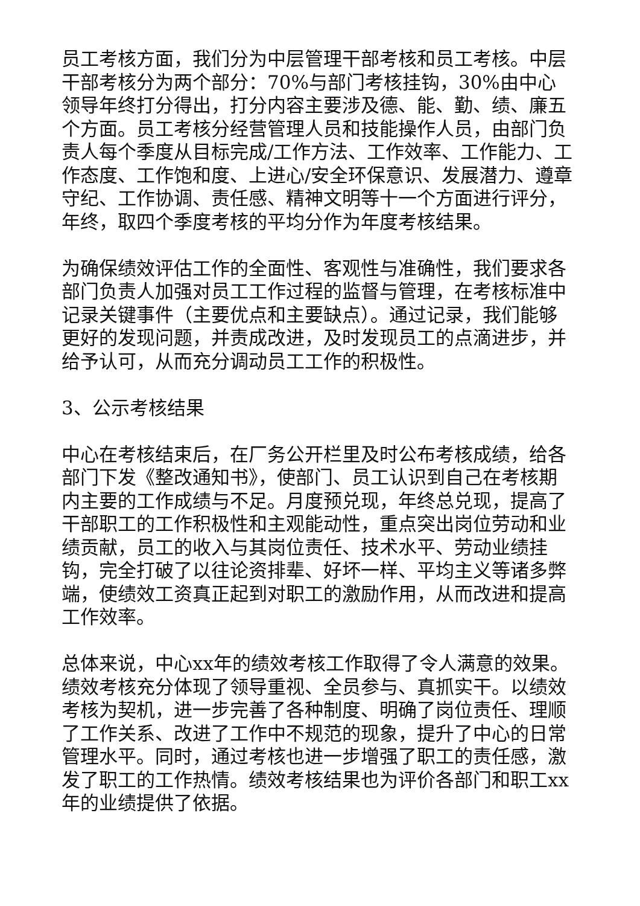员工考核方面，我们分为中层管理干部考核和员工考核。中层干部考核分为两个部分：70%与部门考核挂钩，30%由中心领导年终打分得出，打分内容主要涉及德、能、勤、绩、廉五个方面。员工考核分经营管理人员和技能操作人员，由部门负责人每个季度从目标完成/工作方法、工作效率、工作能力、工作态度、工作饱和度、上进心/安全环保意识、发展潜力、遵章守纪、工作协调、责任感、精神文明等十一个方面进行评分，年终，取四个季度考核的平均分作为年度考核结果。
为确保绩效评估工作的全面性、客观性与准确性，我们要求各部门负责人加强对员工工作过程的监督与管理，在考核标准中记录关键事件（主要优点和主要缺点）。通过记录，我们能够更好的发现问题，并责成改进，及时发现员工的点滴进步，并给予认可，从而充分调动员工工作的积极性。
3、公示考核结果
中心在考核结束后，在厂务公开栏里及时公布考核成绩，给各部门下发《整改通知书》，使部门、员工认识到自己在考核期内主要的工作成绩与不足。月度预兑现，年终总兑现，提高了干部职工的工作积极性和主观能动性，重点突出岗位劳动和业绩贡献，员工的收入与其岗位责任、技术水平、劳动业绩挂钩，完全打破了以往论资排辈、好坏一样、平均主义等诸多弊端，使绩效工资真正起到对职工的激励作用，从而改进和提高工作效率。
总体来说，中心xx年的绩效考核工作取得了令人满意的效果。绩效考核充分体现了领导重视、全员参与、真抓实干。以绩效考核为契机，进一步完善了各种制度、明确了岗位责任、理顺了工作关系、改进了工作中不规范的现象，提升了中心的日常管理水平。同时，通过考核也进一步增强了职工的责任感，激发了职工的工作热情。绩效考核结果也为评价各部门和职工xx年的业绩提供了依据。